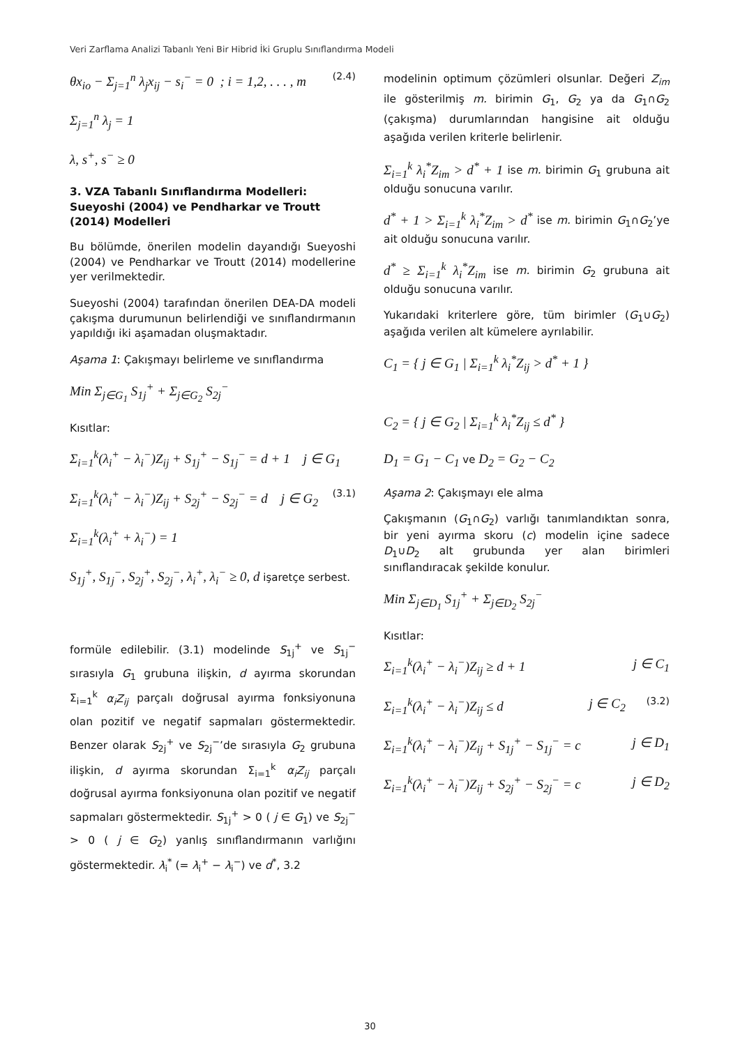Veri Zarflama Analizi Tabanlı Yeni Bir Hibrid İki Gruplu Sınıflandırma Modeli
θx<sub>io</sub> − Σ<sub>j=1</sub><sup>n</sup> λ<sub>j</sub>x<sub>ij</sub> − s<sub>i</sub><sup>−</sup> = 0 ; i = 1,2, . . . , m (2.4)
Σ<sub>j=1</sub><sup>n</sup> λ<sub>j</sub> = 1
λ, s<sup>+</sup>, s<sup>−</sup> ≥ 0
3. VZA Tabanlı Sınıflandırma Modelleri: Sueyoshi (2004) ve Pendharkar ve Troutt (2014) Modelleri
Bu bölümde, önerilen modelin dayandığı Sueyoshi (2004) ve Pendharkar ve Troutt (2014) modellerine yer verilmektedir.
Sueyoshi (2004) tarafından önerilen DEA-DA modeli çakışma durumunun belirlendiği ve sınıflandırmanın yapıldığı iki aşamadan oluşmaktadır.
Aşama 1: Çakışmayı belirleme ve sınıflandırma
Min Σ<sub>j∈G<sub>1</sub></sub> S<sub>1j</sub><sup>+</sup> + Σ<sub>j∈G<sub>2</sub></sub> S<sub>2j</sub><sup>−</sup>
Kısıtlar:
Σ<sub>i=1</sub><sup>k</sup>(λ<sub>i</sub><sup>+</sup> − λ<sub>i</sub><sup>−</sup>)Z<sub>ij</sub> + S<sub>1j</sub><sup>+</sup> − S<sub>1j</sub><sup>−</sup> = d + 1 j ∈ G<sub>1</sub>
Σ<sub>i=1</sub><sup>k</sup>(λ<sub>i</sub><sup>+</sup> − λ<sub>i</sub><sup>−</sup>)Z<sub>ij</sub> + S<sub>2j</sub><sup>+</sup> − S<sub>2j</sub><sup>−</sup> = d j ∈ G<sub>2</sub> (3.1)
Σ<sub>i=1</sub><sup>k</sup>(λ<sub>i</sub><sup>+</sup> + λ<sub>i</sub><sup>−</sup>) = 1
S<sub>1j</sub><sup>+</sup>, S<sub>1j</sub><sup>−</sup>, S<sub>2j</sub><sup>+</sup>, S<sub>2j</sub><sup>−</sup>, λ<sub>i</sub><sup>+</sup>, λ<sub>i</sub><sup>−</sup> ≥ 0, d işaretçe serbest.
formüle edilebilir. (3.1) modelinde S<sub>1j</sub><sup>+</sup> ve S<sub>1j</sub><sup>−</sup> sırasıyla G<sub>1</sub> grubuna ilişkin, d ayırma skorundan Σ<sub>i=1</sub><sup>k</sup> α<sub>i</sub>Z<sub>ij</sub> parçalı doğrusal ayırma fonksiyonuna olan pozitif ve negatif sapmaları göstermektedir. Benzer olarak S<sub>2j</sub><sup>+</sup> ve S<sub>2j</sub><sup>−</sup>’de sırasıyla G<sub>2</sub> grubuna ilişkin, d ayırma skorundan Σ<sub>i=1</sub><sup>k</sup> α<sub>i</sub>Z<sub>ij</sub> parçalı doğrusal ayırma fonksiyonuna olan pozitif ve negatif sapmaları göstermektedir. S<sub>1j</sub><sup>+</sup> > 0 ( j ∈ G<sub>1</sub>) ve S<sub>2j</sub><sup>−</sup> > 0 ( j ∈ G<sub>2</sub>) yanlış sınıflandırmanın varlığını göstermektedir. λ<sub>i</sub><sup>*</sup> (= λ<sub>i</sub><sup>+</sup> − λ<sub>i</sub><sup>−</sup>) ve d<sup>*</sup>, 3.2
modelinin optimum çözümleri olsunlar. Değeri Z<sub>im</sub> ile gösterilmiş m. birimin G<sub>1</sub>, G<sub>2</sub> ya da G<sub>1</sub>∩G<sub>2</sub> (çakışma) durumlarından hangisine ait olduğu aşağıda verilen kriterle belirlenir.
Σ<sub>i=1</sub><sup>k</sup> λ<sub>i</sub><sup>*</sup>Z<sub>im</sub> > d<sup>*</sup> + 1 ise m. birimin G<sub>1</sub> grubuna ait olduğu sonucuna varılır.
d<sup>*</sup> + 1 > Σ<sub>i=1</sub><sup>k</sup> λ<sub>i</sub><sup>*</sup>Z<sub>im</sub> > d<sup>*</sup> ise m. birimin G<sub>1</sub>∩G<sub>2</sub>’ye ait olduğu sonucuna varılır.
d<sup>*</sup> ≥ Σ<sub>i=1</sub><sup>k</sup> λ<sub>i</sub><sup>*</sup>Z<sub>im</sub> ise m. birimin G<sub>2</sub> grubuna ait olduğu sonucuna varılır.
Yukarıdaki kriterlere göre, tüm birimler (G<sub>1</sub>∪G<sub>2</sub>) aşağıda verilen alt kümelere ayrılabilir.
C<sub>1</sub> = { j ∈ G<sub>1</sub> | Σ<sub>i=1</sub><sup>k</sup> λ<sub>i</sub><sup>*</sup>Z<sub>ij</sub> > d<sup>*</sup> + 1 }
C<sub>2</sub> = { j ∈ G<sub>2</sub> | Σ<sub>i=1</sub><sup>k</sup> λ<sub>i</sub><sup>*</sup>Z<sub>ij</sub> ≤ d<sup>*</sup> }
D<sub>1</sub> = G<sub>1</sub> − C<sub>1</sub> ve D<sub>2</sub> = G<sub>2</sub> − C<sub>2</sub>
Aşama 2: Çakışmayı ele alma
Çakışmanın (G<sub>1</sub>∩G<sub>2</sub>) varlığı tanımlandıktan sonra, bir yeni ayırma skoru (c) modelin içine sadece D<sub>1</sub>∪D<sub>2</sub> alt grubunda yer alan birimleri sınıflandıracak şekilde konulur.
Min Σ<sub>j∈D<sub>1</sub></sub> S<sub>1j</sub><sup>+</sup> + Σ<sub>j∈D<sub>2</sub></sub> S<sub>2j</sub><sup>−</sup>
Kısıtlar:
Σ<sub>i=1</sub><sup>k</sup>(λ<sub>i</sub><sup>+</sup> − λ<sub>i</sub><sup>−</sup>)Z<sub>ij</sub> ≥ d + 1 j ∈ C<sub>1</sub>
Σ<sub>i=1</sub><sup>k</sup>(λ<sub>i</sub><sup>+</sup> − λ<sub>i</sub><sup>−</sup>)Z<sub>ij</sub> ≤ d (3.2) j ∈ C<sub>2</sub>
Σ<sub>i=1</sub><sup>k</sup>(λ<sub>i</sub><sup>+</sup> − λ<sub>i</sub><sup>−</sup>)Z<sub>ij</sub> + S<sub>1j</sub><sup>+</sup> − S<sub>1j</sub><sup>−</sup> = c j ∈ D<sub>1</sub>
Σ<sub>i=1</sub><sup>k</sup>(λ<sub>i</sub><sup>+</sup> − λ<sub>i</sub><sup>−</sup>)Z<sub>ij</sub> + S<sub>2j</sub><sup>+</sup> − S<sub>2j</sub><sup>−</sup> = c j ∈ D<sub>2</sub>
30